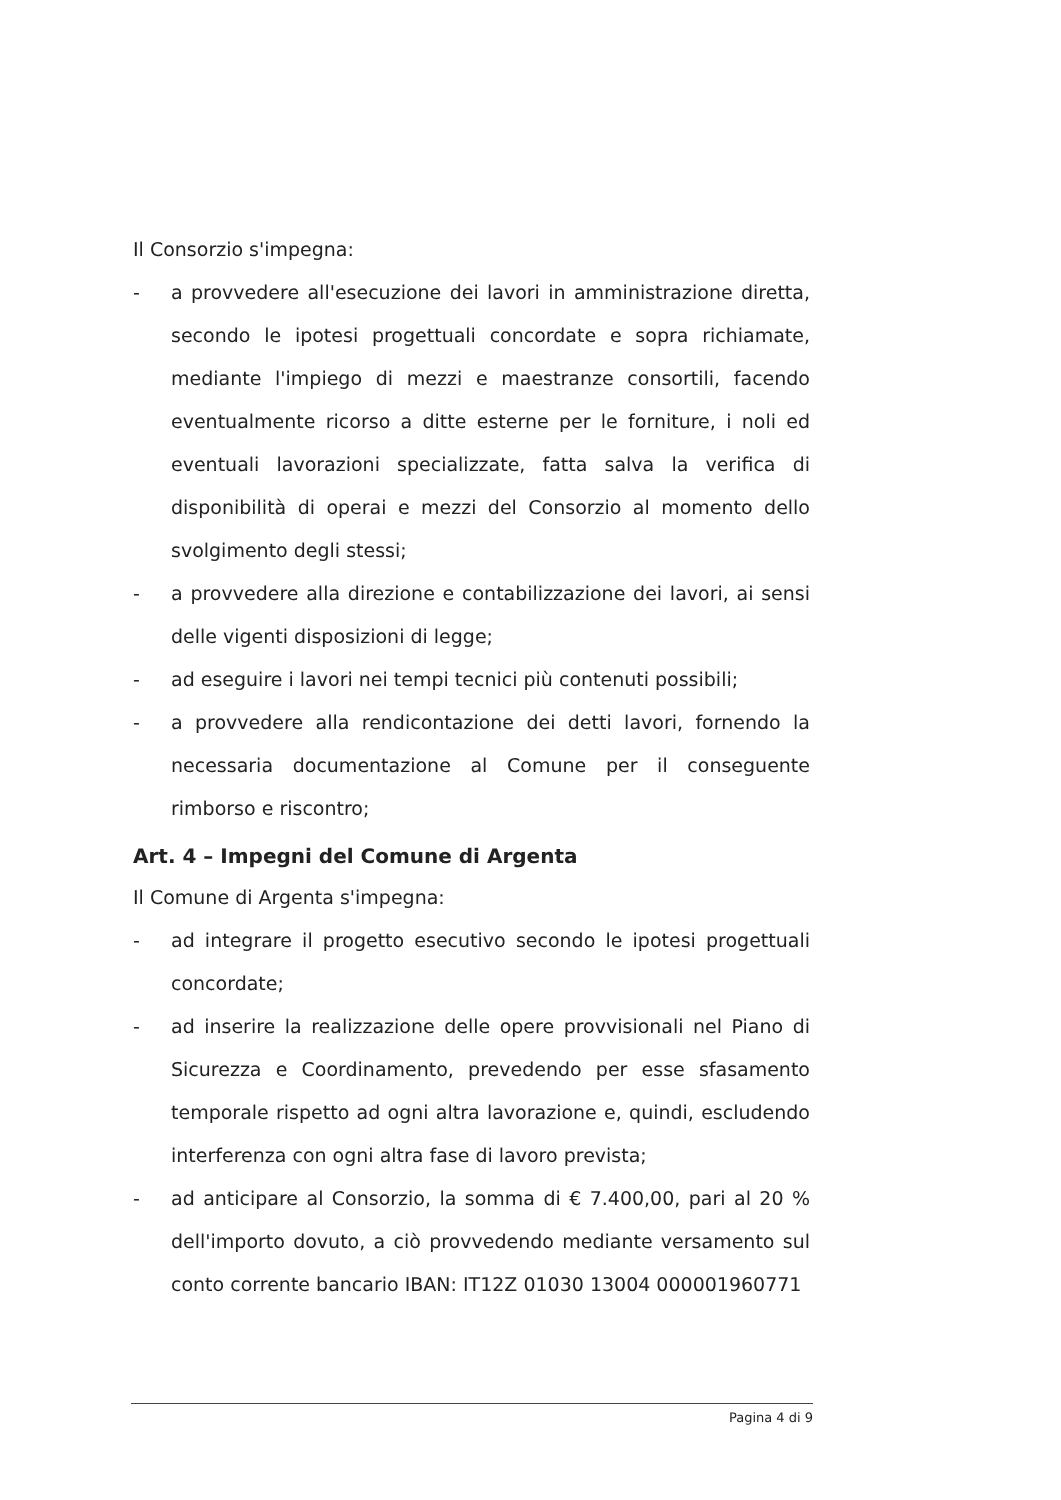Il Consorzio s'impegna:
- a provvedere all'esecuzione dei lavori in amministrazione diretta, secondo le ipotesi progettuali concordate e sopra richiamate, mediante l'impiego di mezzi e maestranze consortili, facendo eventualmente ricorso a ditte esterne per le forniture, i noli ed eventuali lavorazioni specializzate, fatta salva la verifica di disponibilità di operai e mezzi del Consorzio al momento dello svolgimento degli stessi;
- a provvedere alla direzione e contabilizzazione dei lavori, ai sensi delle vigenti disposizioni di legge;
- ad eseguire i lavori nei tempi tecnici più contenuti possibili;
- a provvedere alla rendicontazione dei detti lavori, fornendo la necessaria documentazione al Comune per il conseguente rimborso e riscontro;
Art. 4 – Impegni del Comune di Argenta
Il Comune di Argenta s'impegna:
- ad integrare il progetto esecutivo secondo le ipotesi progettuali concordate;
- ad inserire la realizzazione delle opere provvisionali nel Piano di Sicurezza e Coordinamento, prevedendo per esse sfasamento temporale rispetto ad ogni altra lavorazione e, quindi, escludendo interferenza con ogni altra fase di lavoro prevista;
- ad anticipare al Consorzio, la somma di € 7.400,00, pari al 20 % dell'importo dovuto, a ciò provvedendo mediante versamento sul conto corrente bancario IBAN: IT12Z 01030 13004 000001960771
Pagina 4 di 9